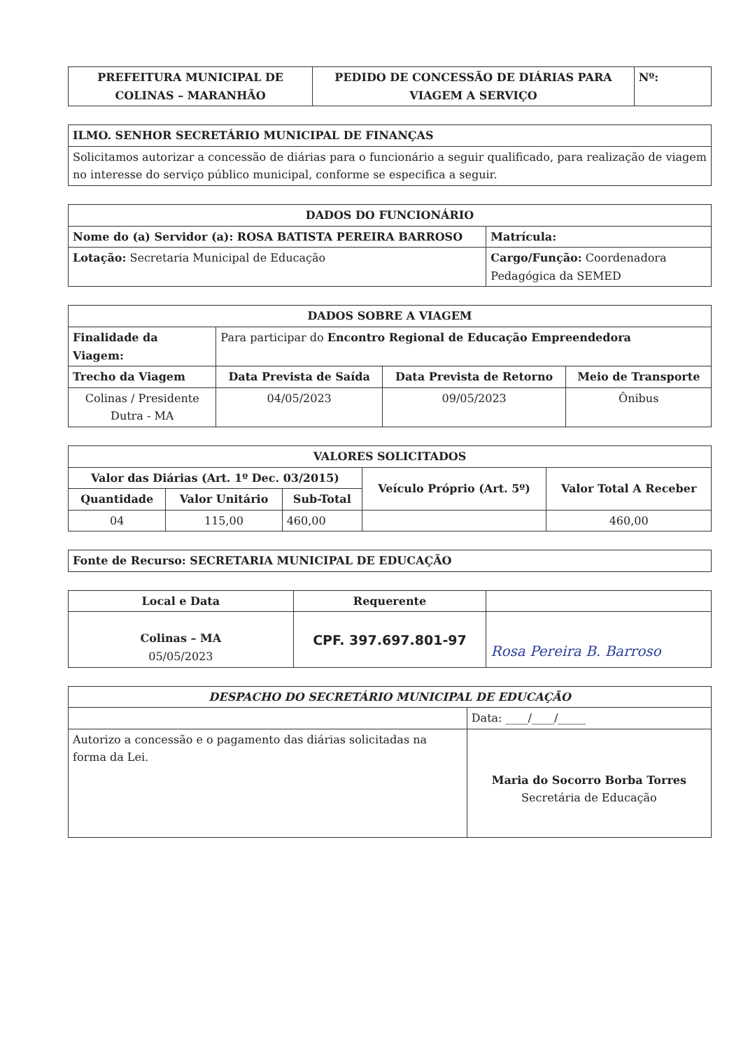| PREFEITURA MUNICIPAL DE COLINAS – MARANHÃO | PEDIDO DE CONCESSÃO DE DIÁRIAS PARA VIAGEM A SERVIÇO | Nº: |
| --- | --- | --- |
| ILMO. SENHOR SECRETÁRIO MUNICIPAL DE FINANÇAS |
| --- |
| Solicitamos autorizar a concessão de diárias para o funcionário a seguir qualificado, para realização de viagem no interesse do serviço público municipal, conforme se especifica a seguir. |
| DADOS DO FUNCIONÁRIO | |
| --- | --- |
| Nome do (a) Servidor (a): ROSA BATISTA PEREIRA BARROSO | Matrícula: |
| Lotação: Secretaria Municipal de Educação | Cargo/Função: Coordenadora Pedagógica da SEMED |
| DADOS SOBRE A VIAGEM | | | |
| --- | --- | --- | --- |
| Finalidade da Viagem: | Para participar do Encontro Regional de Educação Empreendedora | | |
| Trecho da Viagem | Data Prevista de Saída | Data Prevista de Retorno | Meio de Transporte |
| Colinas / Presidente Dutra - MA | 04/05/2023 | 09/05/2023 | Ônibus |
| VALORES SOLICITADOS | | | | |
| --- | --- | --- | --- | --- |
| Valor das Diárias (Art. 1º Dec. 03/2015) | | | Veículo Próprio (Art. 5º) | Valor Total A Receber |
| Quantidade | Valor Unitário | Sub-Total | | |
| 04 | 115,00 | 460,00 | | 460,00 |
| Fonte de Recurso: SECRETARIA MUNICIPAL DE EDUCAÇÃO |
| --- |
| Local e Data | Requerente | |
| --- | --- | --- |
| Colinas – MA 05/05/2023 | CPF. 397.697.801-97 | Rosa Pereira B. Barroso |
| DESPACHO DO SECRETÁRIO MUNICIPAL DE EDUCAÇÃO | |
| --- | --- |
| | Data: ____/____/_____ |
| Autorizo a concessão e o pagamento das diárias solicitadas na forma da Lei. | Maria do Socorro Borba Torres Secretária de Educação |